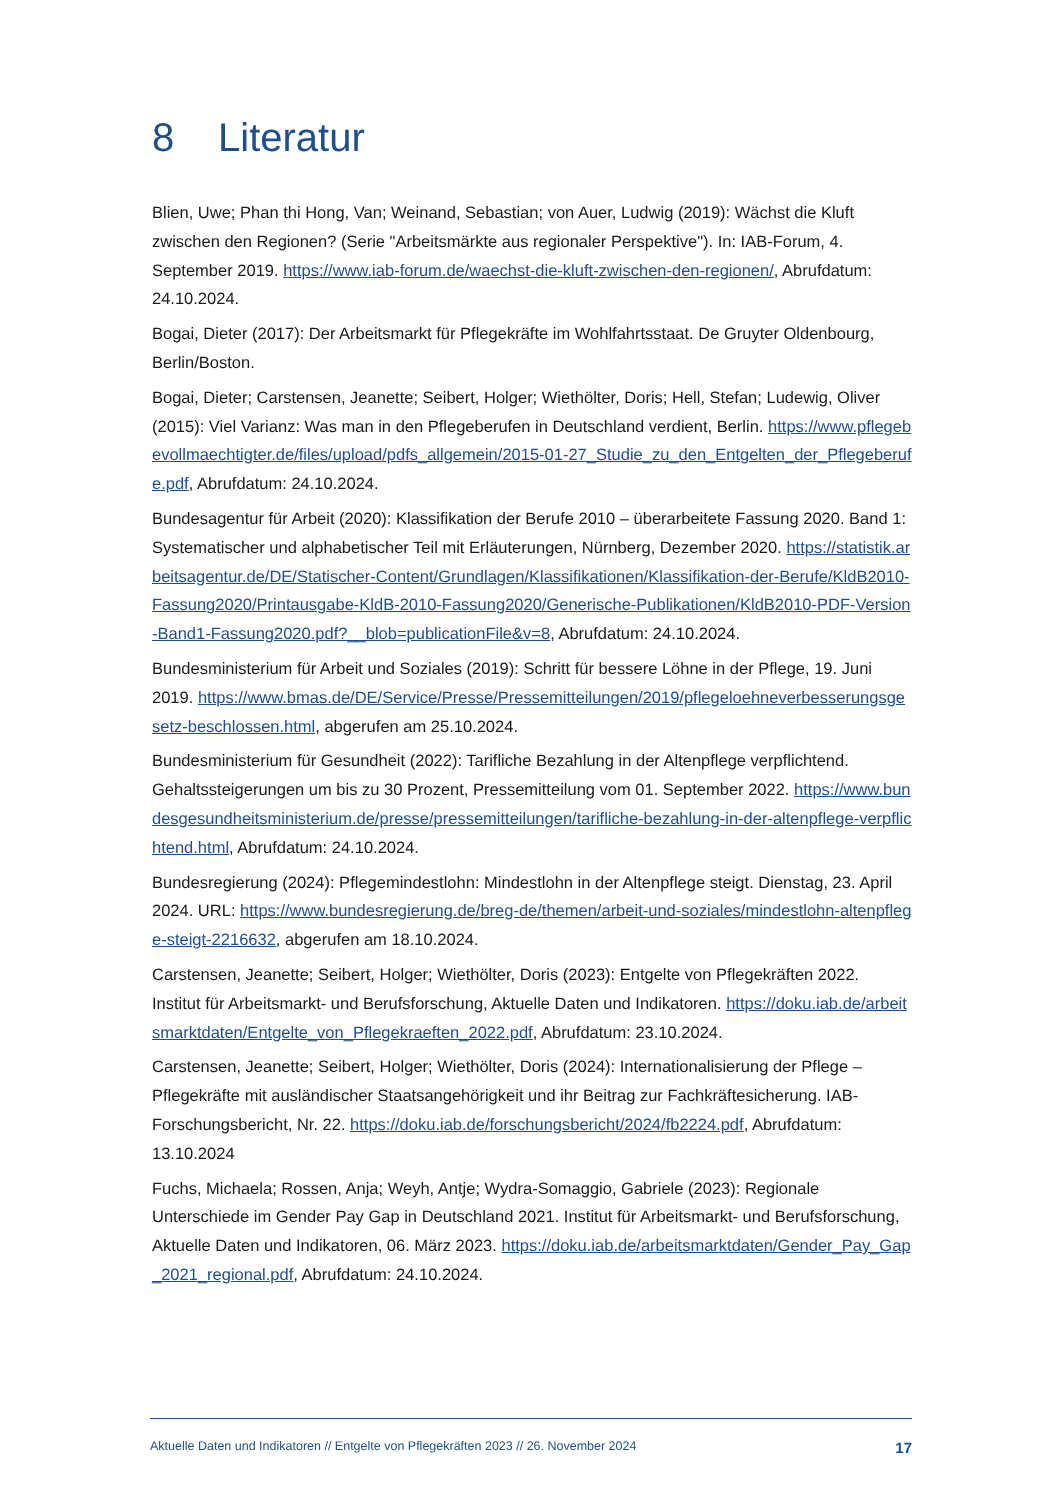8 Literatur
Blien, Uwe; Phan thi Hong, Van; Weinand, Sebastian; von Auer, Ludwig (2019): Wächst die Kluft zwischen den Regionen? (Serie "Arbeitsmärkte aus regionaler Perspektive"). In: IAB-Forum, 4. September 2019. https://www.iab-forum.de/waechst-die-kluft-zwischen-den-regionen/, Abrufdatum: 24.10.2024.
Bogai, Dieter (2017): Der Arbeitsmarkt für Pflegekräfte im Wohlfahrtsstaat. De Gruyter Oldenbourg, Berlin/Boston.
Bogai, Dieter; Carstensen, Jeanette; Seibert, Holger; Wiethölter, Doris; Hell, Stefan; Ludewig, Oliver (2015): Viel Varianz: Was man in den Pflegeberufen in Deutschland verdient, Berlin. https://www.pflegebevollmaechtigter.de/files/upload/pdfs_allgemein/2015-01-27_Studie_zu_den_Entgelten_der_Pflegeberufe.pdf, Abrufdatum: 24.10.2024.
Bundesagentur für Arbeit (2020): Klassifikation der Berufe 2010 – überarbeitete Fassung 2020. Band 1: Systematischer und alphabetischer Teil mit Erläuterungen, Nürnberg, Dezember 2020. https://statistik.arbeitsagentur.de/DE/Statischer-Content/Grundlagen/Klassifikationen/Klassifikation-der-Berufe/KldB2010-Fassung2020/Printausgabe-KldB-2010-Fassung2020/Generische-Publikationen/KldB2010-PDF-Version-Band1-Fassung2020.pdf?__blob=publicationFile&v=8, Abrufdatum: 24.10.2024.
Bundesministerium für Arbeit und Soziales (2019): Schritt für bessere Löhne in der Pflege, 19. Juni 2019. https://www.bmas.de/DE/Service/Presse/Pressemitteilungen/2019/pflegeloehneverbesserungsgesetz-beschlossen.html, abgerufen am 25.10.2024.
Bundesministerium für Gesundheit (2022): Tarifliche Bezahlung in der Altenpflege verpflichtend. Gehaltssteigerungen um bis zu 30 Prozent, Pressemitteilung vom 01. September 2022. https://www.bundesgesundheitsministerium.de/presse/pressemitteilungen/tarifliche-bezahlung-in-der-altenpflege-verpflichtend.html, Abrufdatum: 24.10.2024.
Bundesregierung (2024): Pflegemindestlohn: Mindestlohn in der Altenpflege steigt. Dienstag, 23. April 2024. URL: https://www.bundesregierung.de/breg-de/themen/arbeit-und-soziales/mindestlohn-altenpflege-steigt-2216632, abgerufen am 18.10.2024.
Carstensen, Jeanette; Seibert, Holger; Wiethölter, Doris (2023): Entgelte von Pflegekräften 2022. Institut für Arbeitsmarkt- und Berufsforschung, Aktuelle Daten und Indikatoren. https://doku.iab.de/arbeitsmarktdaten/Entgelte_von_Pflegekraeften_2022.pdf, Abrufdatum: 23.10.2024.
Carstensen, Jeanette; Seibert, Holger; Wiethölter, Doris (2024): Internationalisierung der Pflege – Pflegekräfte mit ausländischer Staatsangehörigkeit und ihr Beitrag zur Fachkräftesicherung. IAB-Forschungsbericht, Nr. 22. https://doku.iab.de/forschungsbericht/2024/fb2224.pdf, Abrufdatum: 13.10.2024
Fuchs, Michaela; Rossen, Anja; Weyh, Antje; Wydra-Somaggio, Gabriele (2023): Regionale Unterschiede im Gender Pay Gap in Deutschland 2021. Institut für Arbeitsmarkt- und Berufsforschung, Aktuelle Daten und Indikatoren, 06. März 2023. https://doku.iab.de/arbeitsmarktdaten/Gender_Pay_Gap_2021_regional.pdf, Abrufdatum: 24.10.2024.
Aktuelle Daten und Indikatoren // Entgelte von Pflegekräften 2023 // 26. November 2024 17